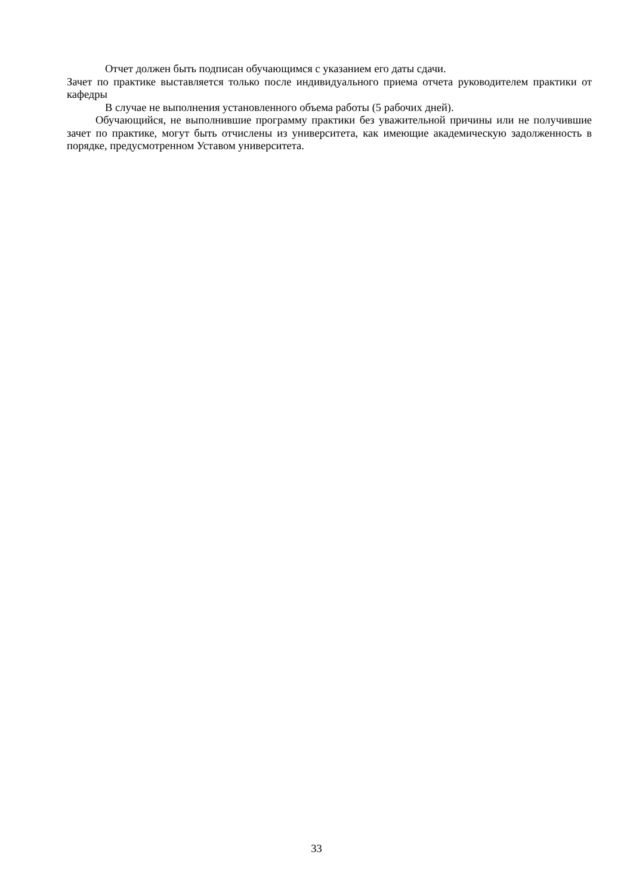Отчет должен быть подписан обучающимся с указанием его даты сдачи.
Зачет по практике выставляется только после индивидуального приема отчета руководителем практики от кафедры
В случае не выполнения установленного объема работы (5 рабочих дней).
Обучающийся, не выполнившие программу практики без уважительной причины или не получившие зачет по практике, могут быть отчислены из университета, как имеющие академическую задолженность в порядке, предусмотренном Уставом университета.
33